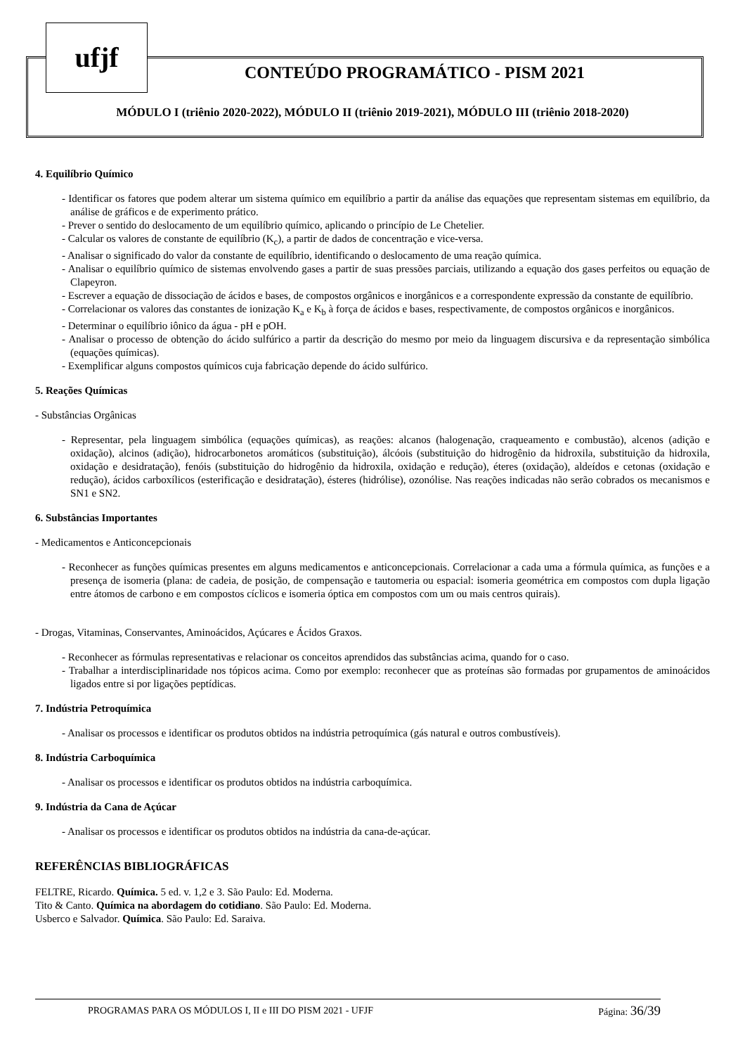ufjf
CONTEÚDO PROGRAMÁTICO - PISM 2021
MÓDULO I (triênio 2020-2022), MÓDULO II (triênio 2019-2021), MÓDULO III (triênio 2018-2020)
4. Equilíbrio Químico
- Identificar os fatores que podem alterar um sistema químico em equilíbrio a partir da análise das equações que representam sistemas em equilíbrio, da análise de gráficos e de experimento prático.
- Prever o sentido do deslocamento de um equilíbrio químico, aplicando o princípio de Le Chetelier.
- Calcular os valores de constante de equilíbrio (K<sub>c</sub>), a partir de dados de concentração e vice-versa.
- Analisar o significado do valor da constante de equilíbrio, identificando o deslocamento de uma reação química.
- Analisar o equilíbrio químico de sistemas envolvendo gases a partir de suas pressões parciais, utilizando a equação dos gases perfeitos ou equação de Clapeyron.
- Escrever a equação de dissociação de ácidos e bases, de compostos orgânicos e inorgânicos e a correspondente expressão da constante de equilíbrio.
- Correlacionar os valores das constantes de ionização K<sub>a</sub> e K<sub>b</sub> à força de ácidos e bases, respectivamente, de compostos orgânicos e inorgânicos.
- Determinar o equilíbrio iônico da água - pH e pOH.
- Analisar o processo de obtenção do ácido sulfúrico a partir da descrição do mesmo por meio da linguagem discursiva e da representação simbólica (equações químicas).
- Exemplificar alguns compostos químicos cuja fabricação depende do ácido sulfúrico.
5. Reações Químicas
- Substâncias Orgânicas
- Representar, pela linguagem simbólica (equações químicas), as reações: alcanos (halogenação, craqueamento e combustão), alcenos (adição e oxidação), alcinos (adição), hidrocarbonetos aromáticos (substituição), álcóois (substituição do hidrogênio da hidroxila, substituição da hidroxila, oxidação e desidratação), fenóis (substituição do hidrogênio da hidroxila, oxidação e redução), éteres (oxidação), aldeídos e cetonas (oxidação e redução), ácidos carboxílicos (esterificação e desidratação), ésteres (hidrólise), ozonólise. Nas reações indicadas não serão cobrados os mecanismos e SN1 e SN2.
6. Substâncias Importantes
- Medicamentos e Anticoncepcionais
- Reconhecer as funções químicas presentes em alguns medicamentos e anticoncepcionais. Correlacionar a cada uma a fórmula química, as funções e a presença de isomeria (plana: de cadeia, de posição, de compensação e tautomeria ou espacial: isomeria geométrica em compostos com dupla ligação entre átomos de carbono e em compostos cíclicos e isomeria óptica em compostos com um ou mais centros quirais).
- Drogas, Vitaminas, Conservantes, Aminoácidos, Açúcares e Ácidos Graxos.
- Reconhecer as fórmulas representativas e relacionar os conceitos aprendidos das substâncias acima, quando for o caso.
- Trabalhar a interdisciplinaridade nos tópicos acima. Como por exemplo: reconhecer que as proteínas são formadas por grupamentos de aminoácidos ligados entre si por ligações peptídicas.
7. Indústria Petroquímica
- Analisar os processos e identificar os produtos obtidos na indústria petroquímica (gás natural e outros combustíveis).
8. Indústria Carboquímica
- Analisar os processos e identificar os produtos obtidos na indústria carboquímica.
9. Indústria da Cana de Açúcar
- Analisar os processos e identificar os produtos obtidos na indústria da cana-de-açúcar.
REFERÊNCIAS BIBLIOGRÁFICAS
FELTRE, Ricardo. Química. 5 ed. v. 1,2 e 3. São Paulo: Ed. Moderna.
Tito & Canto. Química na abordagem do cotidiano. São Paulo: Ed. Moderna.
Usberco e Salvador. Química. São Paulo: Ed. Saraiva.
PROGRAMAS PARA OS MÓDULOS I, II e III DO PISM 2021 - UFJF Página: 36/39